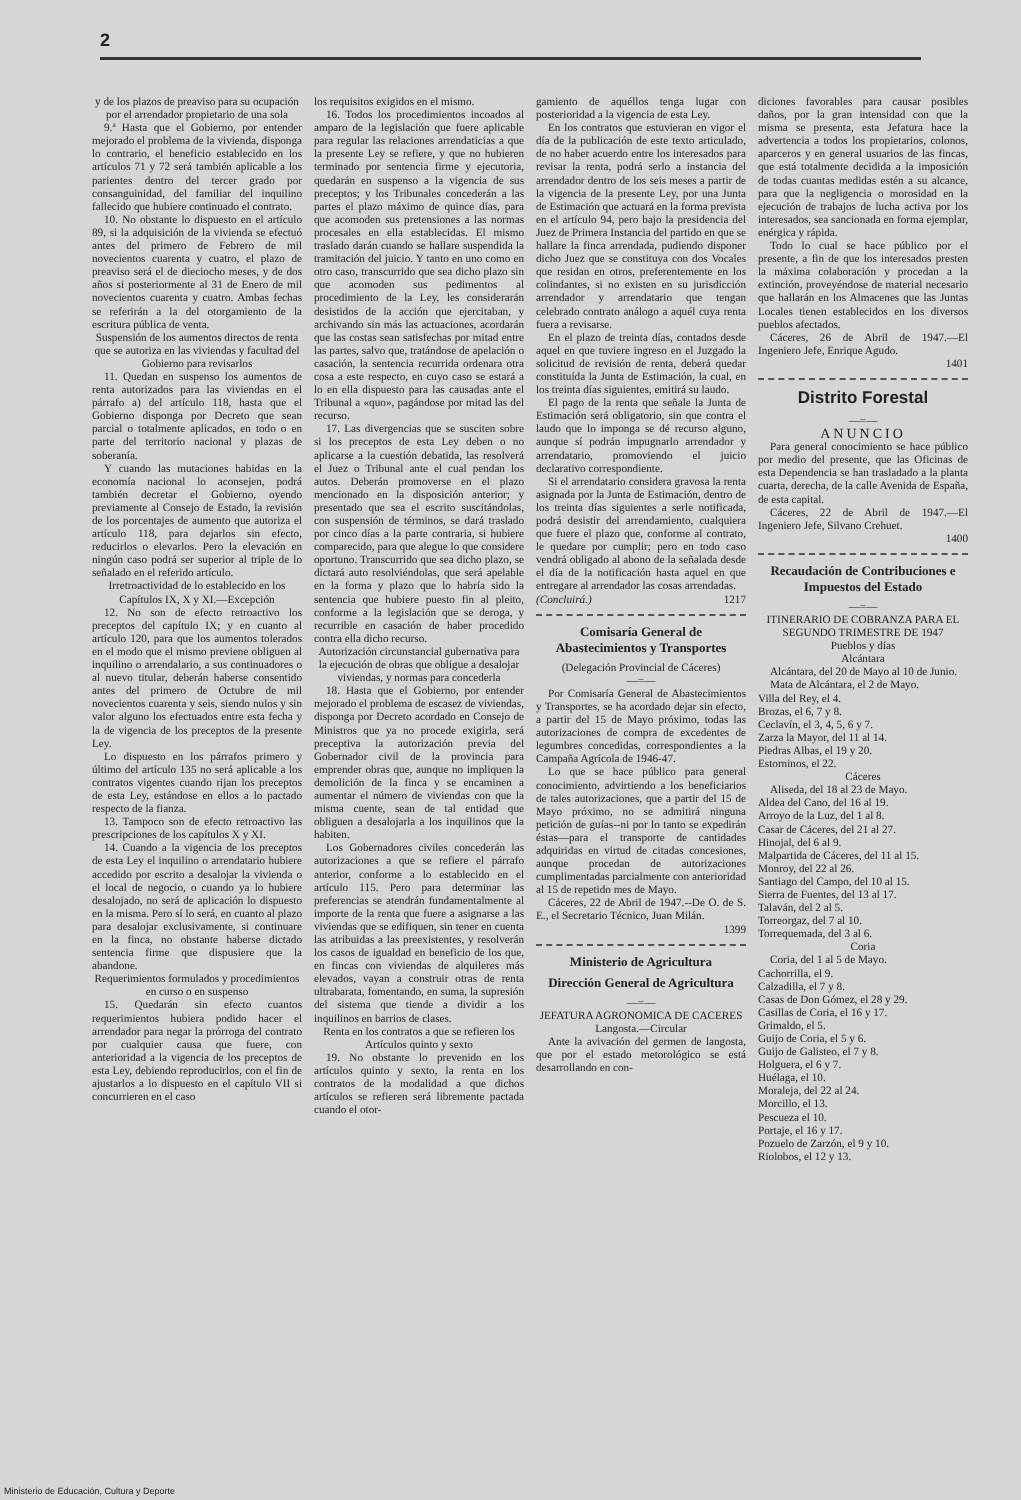2
y de los plazos de preaviso para su ocupación por el arrendador propietario de una sola
9.ª Hasta que el Gobierno, por entender mejorado el problema de la vivienda, disponga lo contrario, el beneficio establecido en los artículos 71 y 72 será también aplicable a los parientes dentro del tercer grado por consanguinidad, del familiar del inquilino fallecido que hubiere continuado el contrato.
10. No obstante lo dispuesto en el artículo 89, si la adquisición de la vivienda se efectuó antes del primero de Febrero de mil novecientos cuarenta y cuatro, el plazo de preaviso será el de dieciocho meses, y de dos años si posteriormente al 31 de Enero de mil novecientos cuarenta y cuatro. Ambas fechas se referirán a la del otorgamiento de la escritura pública de venta.
Suspensión de los aumentos directos de renta que se autoriza en las viviendas y facultad del Gobierno para revisarlos
11. Quedan en suspenso los aumentos de renta autorizados para las viviendas en el párrafo a) del artículo 118, hasta que el Gobierno disponga por Decreto que sean parcial o totalmente aplicados, en todo o en parte del territorio nacional y plazas de soberanía.
Y cuando las mutaciones habidas en la economía nacional lo aconsejen, podrá también decretar el Gobierno, oyendo previamente al Consejo de Estado, la revisión de los porcentajes de aumento que autoriza el artículo 118, para dejarlos sin efecto, reducirlos o elevarlos. Pero la elevación en ningún caso podrá ser superior al triple de lo señalado en el referido artículo.
Irretroactividad de lo establecido en los Capítulos IX, X y XI.—Excepción
12. No son de efecto retroactivo los preceptos del capítulo IX; y en cuanto al artículo 120, para que los aumentos tolerados en el modo que el mismo previene obliguen al inquilino o arrendalario, a sus continuadores o al nuevo titular, deberán haberse consentido antes del primero de Octubre de mil novecientos cuarenta y seis, siendo nulos y sin valor alguno los efectuados entre esta fecha y la de vigencia de los preceptos de la presente Ley.
Lo dispuesto en los párrafos primero y último del artículo 135 no será aplicable a los contratos vigentes cuando rijan los preceptos de esta Ley, estándose en ellos a lo pactado respecto de la fianza.
13. Tampoco son de efecto retroactivo las prescripciones de los capítulos X y XI.
14. Cuando a la vigencia de los preceptos de esta Ley el inquilino o arrendatario hubiere accedido por escrito a desalojar la vivienda o el local de negocio, o cuando ya lo hubiere desalojado, no será de aplicación lo dispuesto en la misma. Pero sí lo será, en cuanto al plazo para desalojar exclusivamente, si continuare en la finca, no obstante haberse dictado sentencia firme que dispusiere que la abandone.
Requerimientos formulados y procedimientos en curso o en suspenso
15. Quedarán sin efecto cuantos requerimientos hubiera podido hacer el arrendador para negar la prórroga del contrato por cualquier causa que fuere, con anterioridad a la vigencia de los preceptos de esta Ley, debiendo reproducirlos, con el fin de ajustarlos a lo dispuesto en el capítulo VII si concurrieren en el caso
los requisitos exigidos en el mismo.
16. Todos los procedimientos incoados al amparo de la legislación que fuere aplicable para regular las relaciones arrendaticias a que la presente Ley se refiere, y que no hubieren terminado por sentencia firme y ejecutoria, quedarán en suspenso a la vigencia de sus preceptos; y los Tribunales concederán a las partes el plazo máximo de quince días, para que acomoden sus pretensiones a las normas procesales en ella establecidas. El mismo traslado darán cuando se hallare suspendida la tramitación del juicio. Y tanto en uno como en otro caso, transcurrido que sea dicho plazo sin que acomoden sus pedimentos al procedimiento de la Ley, les considerarán desistidos de la acción que ejercitaban, y archivando sin más las actuaciones, acordarán que las costas sean satisfechas por mitad entre las partes, salvo que, tratándose de apelación o casación, la sentencia recurrida ordenara otra cosa a este respecto, en cuyo caso se estará a lo en ella dispuesto para las causadas ante el Tribunal a «quo», pagándose por mitad las del recurso.
17. Las divergencias que se susciten sobre si los preceptos de esta Ley deben o no aplicarse a la cuestión debatida, las resolverá el Juez o Tribunal ante el cual pendan los autos. Deberán promoverse en el plazo mencionado en la disposición anterior; y presentado que sea el escrito suscitándolas, con suspensión de términos, se dará traslado por cinco días a la parte contraria, si hubiere comparecido, para que alegue lo que considere oportuno. Transcurrido que sea dicho plazo, se dictará auto resolviéndolas, que será apelable en la forma y plazo que lo habría sido la sentencia que hubiere puesto fin al pleito, conforme a la legislación que se deroga, y recurrible en casación de haber procedido contra ella dicho recurso.
Autorización circunstancial gubernativa para la ejecución de obras que obligue a desalojar viviendas, y normas para concederla
18. Hasta que el Gobierno, por entender mejorado el problema de escasez de viviendas, disponga por Decreto acordado en Consejo de Ministros que ya no procede exigirla, será preceptiva la autorización previa del Gobernador civil de la provincia para emprender obras que, aunque no impliquen la demolición de la finca y se encaminen a aumentar el número de viviendas con que la misma cuente, sean de tal entidad que obliguen a desalojarla a los inquilinos que la habiten.
Los Gobernadores civiles concederán las autorizaciones a que se refiere el párrafo anterior, conforme a lo establecido en el artículo 115. Pero para determinar las preferencias se atendrán fundamentalmente al importe de la renta que fuere a asignarse a las viviendas que se edifiquen, sin tener en cuenta las atribuidas a las preexistentes, y resolverán los casos de igualdad en beneficio de los que, en fincas con viviendas de alquileres más elevados, vayan a construir otras de renta ultrabarata, fomentando, en suma, la supresión del sistema que tiende a dividir a los inquilinos en barrios de clases.
Renta en los contratos a que se refieren los Artículos quinto y sexto
19. No obstante lo prevenido en los artículos quinto y sexto, la renta en los contratos de la modalidad a que dichos artículos se refieren será libremente pactada cuando el otor-
gamiento de aquéllos tenga lugar con posterioridad a la vigencia de esta Ley.
En los contratos que estuvieran en vigor el día de la publicación de este texto articulado, de no haber acuerdo entre los interesados para revisar la renta, podrá serlo a instancia del arrendador dentro de los seis meses a partir de la vigencia de la presente Ley, por una Junta de Estimación que actuará en la forma prevista en el artículo 94, pero bajo la presidencia del Juez de Primera Instancia del partido en que se hallare la finca arrendada, pudiendo disponer dicho Juez que se constituya con dos Vocales que residan en otros, preferentemente en los colindantes, si no existen en su jurisdicción arrendador y arrendatario que tengan celebrado contrato análogo a aquél cuya renta fuera a revisarse.
En el plazo de treinta días, contados desde aquel en que tuviere ingreso en el Juzgado la solicitud de revisión de renta, deberá quedar constituída la Junta de Estimación, la cual, en los treinta días siguientes, emitirá su laudo.
El pago de la renta que señale la Junta de Estimación será obligatorio, sin que contra el laudo que lo imponga se dé recurso alguno, aunque sí podrán impugnarlo arrendador y arrendatario, promoviendo el juicio declarativo correspondiente.
Si el arrendatario considera gravosa la renta asignada por la Junta de Estimación, dentro de los treinta días siguientes a serle notificada, podrá desistir del arrendamiento, cualquiera que fuere el plazo que, conforme al contrato, le quedare por cumplir; pero en todo caso vendrá obligado al abono de la señalada desde el día de la notificación hasta aquel en que entregare al arrendador las cosas arrendadas.
(Concluirá.) 1217
Comisaría General de Abastecimientos y Transportes
(Delegación Provincial de Cáceres)
—=—
Por Comisaría General de Abastecimientos y Transportes, se ha acordado dejar sin efecto, a partir del 15 de Mayo próximo, todas las autorizaciones de compra de excedentes de legumbres concedidas, correspondientes a la Campaña Agrícola de 1946-47.
Lo que se hace público para general conocimiento, advirtiendo a los beneficiarios de tales autorizaciones, que a partir del 15 de Mayo próximo, no se admitirá ninguna petición de guías--ni por lo tanto se expedirán éstas—para el transporte de cantidades adquiridas en virtud de citadas concesiones, aunque procedan de autorizaciones cumplimentadas parcialmente con anterioridad al 15 de repetido mes de Mayo.
Cáceres, 22 de Abril de 1947.--De O. de S. E., el Secretario Técnico, Juan Milán.
1399
Ministerio de Agricultura
Dirección General de Agricultura
—=—
JEFATURA AGRONOMICA DE CACERES
Langosta.—Circular
Ante la avivación del germen de langosta, que por el estado metorológico se está desarrollando en con-
diciones favorables para causar posibles daños, por la gran intensidad con que la misma se presenta, esta Jefatura hace la advertencia a todos los propietarios, colonos, aparceros y en general usuarios de las fincas, que está totalmente decidida a la imposición de todas cuantas medidas estén a su alcance, para que la negligencia o morosidad en la ejecución de trabajos de lucha activa por los interesados, sea sancionada en forma ejemplar, enérgica y rápida.
Todo lo cual se hace público por el presente, a fin de que los interesados presten la máxima colaboración y procedan a la extinción, proveyéndose de material necesario que hallarán en los Almacenes que las Juntas Locales tienen establecidos en los diversos pueblos afectados.
Cáceres, 26 de Abril de 1947.—El Ingeniero Jefe, Enrique Agudo.
1401
Distrito Forestal
—=—
ANUNCIO
Para general conocimiento se hace público por medio del presente, que las Oficinas de esta Dependencia se han trasladado a la planta cuarta, derecha, de la calle Avenida de España, de esta capital.
Cáceres, 22 de Abril de 1947.—El Ingeniero Jefe, Silvano Crehuet.
1400
Recaudación de Contribuciones e Impuestos del Estado
—=—
ITINERARIO DE COBRANZA PARA EL SEGUNDO TRIMESTRE DE 1947
Pueblos y días
Alcántara
Alcántara, del 20 de Mayo al 10 de Junio.
Mata de Alcántara, el 2 de Mayo.
Villa del Rey, el 4.
Brozas, el 6, 7 y 8.
Ceclavín, el 3, 4, 5, 6 y 7.
Zarza la Mayor, del 11 al 14.
Piedras Albas, el 19 y 20.
Estorninos, el 22.
Cáceres
Aliseda, del 18 al 23 de Mayo.
Aldea del Cano, del 16 al 19.
Arroyo de la Luz, del 1 al 8.
Casar de Cáceres, del 21 al 27.
Hinojal, del 6 al 9.
Malpartida de Cáceres, del 11 al 15.
Monroy, del 22 al 26.
Santiago del Campo, del 10 al 15.
Sierra de Fuentes, del 13 al 17.
Talaván, del 2 al 5.
Torreorgaz, del 7 al 10.
Torrequemada, del 3 al 6.
Coria
Coria, del 1 al 5 de Mayo.
Cachorrilla, el 9.
Calzadilla, el 7 y 8.
Casas de Don Gómez, el 28 y 29.
Casillas de Coria, el 16 y 17.
Grimaldo, el 5.
Guijo de Coria, el 5 y 6.
Guijo de Galisteo, el 7 y 8.
Holguera, el 6 y 7.
Huélaga, el 10.
Moraleja, del 22 al 24.
Morcillo, el 13.
Pescueza el 10.
Portaje, el 16 y 17.
Pozuelo de Zarzón, el 9 y 10.
Riolobos, el 12 y 13.
Ministerio de Educación, Cultura y Deporte